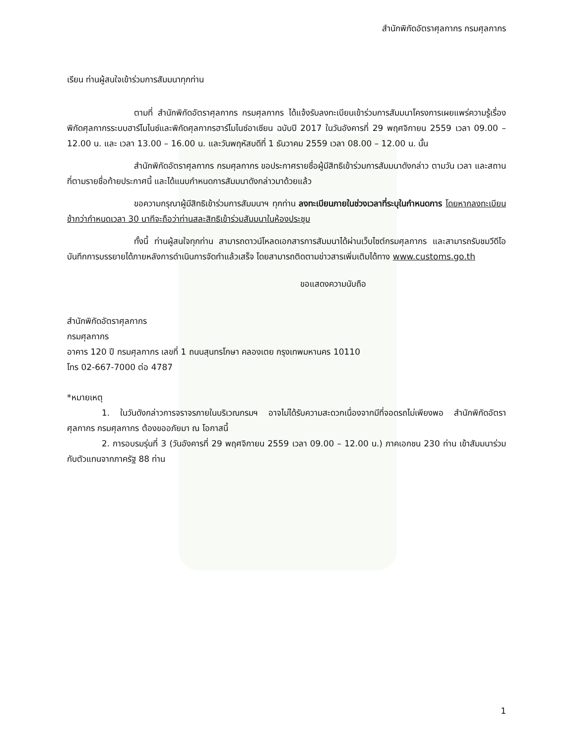สำนักพิกัดอัตราศุลกากร กรมศุลกากร
เรียน ท่านผู้สนใจเข้าร่วมการสัมมนาทุกท่าน
ตามที่ สำนักพิกัดอัตราศุลกากร กรมศุลกากร ได้แจ้งรับลงทะเบียนเข้าร่วมการสัมมนาโครงการเผยแพร่ความรู้เรื่องพิกัดศุลกากรระบบฮาร์โมไนซ์และพิกัดศุลกากรฮาร์โมไนซ์อาเซียน ฉบับปี 2017 ในวันอังคารที่ 29 พฤศจิกายน 2559 เวลา 09.00 – 12.00 น. และ เวลา 13.00 – 16.00 น. และวันพฤหัสบดีที่ 1 ธันวาคม 2559 เวลา 08.00 – 12.00 น. นั้น
สำนักพิกัดอัตราศุลกากร กรมศุลกากร ขอประกาศรายชื่อผู้มีสิทธิเข้าร่วมการสัมมนาดังกล่าว ตามวัน เวลา และสถานที่ตามรายชื่อท้ายประกาศนี้ และได้แนบกำหนดการสัมมนาดังกล่าวมาด้วยแล้ว
ขอความกรุณาผู้มีสิทธิเข้าร่วมการสัมมนาฯ ทุกท่าน ลงทะเบียนภายในช่วงเวลาที่ระบุในกำหนดการ โดยหากลงทะเบียนช้ากว่ากำหนดเวลา 30 นาทีจะถือว่าท่านสละสิทธิเข้าร่วมสัมมนาในห้องประชุม
ทั้งนี้ ท่านผู้สนใจทุกท่าน สามารถดาวน์โหลดเอกสารการสัมมนาได้ผ่านเว็บไซต์กรมศุลกากร และสามารถรับชมวีดีโอบันทึกการบรรยายได้ภายหลังการดำเนินการจัดทำแล้วเสร็จ โดยสามารถติดตามข่าวสารเพิ่มเติมได้ทาง www.customs.go.th
ขอแสดงความนับถือ
สำนักพิกัดอัตราศุลกากร
กรมศุลกากร
อาคาร 120 ปี กรมศุลกากร เลขที่ 1 ถนนสุนทรโกษา คลองเตย กรุงเทพมหานคร 10110
โทร 02-667-7000 ต่อ 4787
*หมายเหตุ
1. ในวันดังกล่าวการจราจรภายในบริเวณกรมฯ อาจไม่ได้รับความสะดวกเนื่องจากมีที่จอดรถไม่เพียงพอ สำนักพิกัดอัตราศุลกากร กรมศุลกากร ต้องขออภัยมา ณ โอกาสนี้
2. การอบรมรุ่นที่ 3 (วันอังคารที่ 29 พฤศจิกายน 2559 เวลา 09.00 – 12.00 น.) ภาคเอกชน 230 ท่าน เข้าสัมมนาร่วมกับตัวแทนจากภาครัฐ 88 ท่าน
1